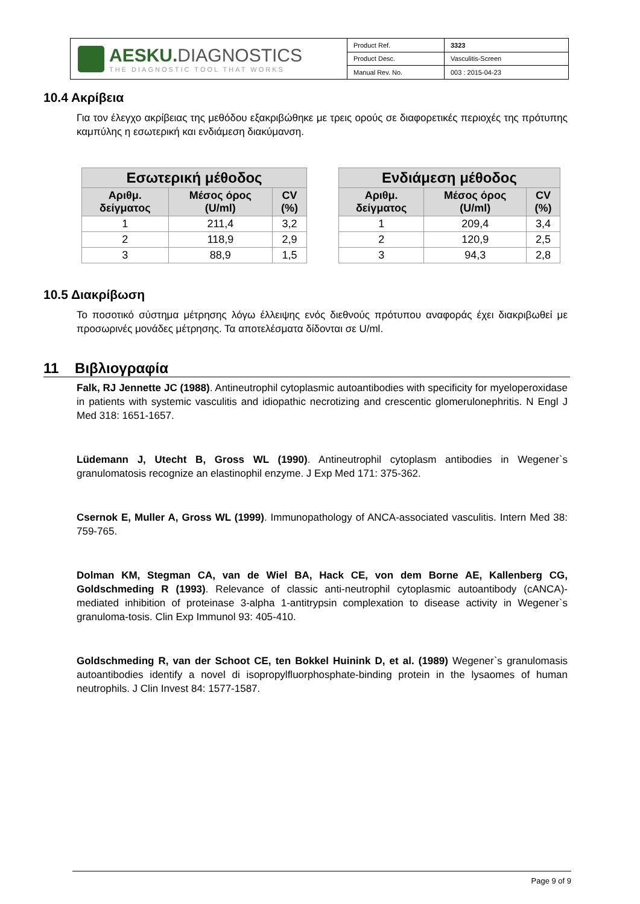AESKU. DIAGNOSTICS
THE DIAGNOSTIC TOOL THAT WORKS
| Product Ref. | 3323 |
| Product Desc. | Vasculitis-Screen |
| Manual Rev. No. | 003 : 2015-04-23 |
10.4 Ακρίβεια
Για τον έλεγχο ακρίβειας της μεθόδου εξακριβώθηκε με τρεις ορούς σε διαφορετικές περιοχές της πρότυπης καμπύλης η εσωτερική και ενδιάμεση διακύμανση.
| Εσωτερική μέθοδος | | |
| --- | --- | --- |
| Αριθμ. δείγματος | Μέσος όρος (U/ml) | CV (%) |
| 1 | 211,4 | 3,2 |
| 2 | 118,9 | 2,9 |
| 3 | 88,9 | 1,5 |
| Ενδιάμεση μέθοδος | | |
| --- | --- | --- |
| Αριθμ. δείγματος | Μέσος όρος (U/ml) | CV (%) |
| 1 | 209,4 | 3,4 |
| 2 | 120,9 | 2,5 |
| 3 | 94,3 | 2,8 |
10.5 Διακρίβωση
Το ποσοτικό σύστημα μέτρησης λόγω έλλειψης ενός διεθνούς πρότυπου αναφοράς έχει διακριβωθεί με προσωρινές μονάδες μέτρησης. Τα αποτελέσματα δίδονται σε U/ml.
11 Βιβλιογραφία
Falk, RJ Jennette JC (1988). Antineutrophil cytoplasmic autoantibodies with specificity for myeloperoxidase in patients with systemic vasculitis and idiopathic necrotizing and crescentic glomerulonephritis. N Engl J Med 318: 1651-1657.
Lüdemann J, Utecht B, Gross WL (1990). Antineutrophil cytoplasm antibodies in Wegener`s granulomatosis recognize an elastinophil enzyme. J Exp Med 171: 375-362.
Csernok E, Muller A, Gross WL (1999). Immunopathology of ANCA-associated vasculitis. Intern Med 38: 759-765.
Dolman KM, Stegman CA, van de Wiel BA, Hack CE, von dem Borne AE, Kallenberg CG, Goldschmeding R (1993). Relevance of classic anti-neutrophil cytoplasmic autoantibody (cANCA)-mediated inhibition of proteinase 3-alpha 1-antitrypsin complexation to disease activity in Wegener`s granuloma-tosis. Clin Exp Immunol 93: 405-410.
Goldschmeding R, van der Schoot CE, ten Bokkel Huinink D, et al. (1989) Wegener`s granulomasis autoantibodies identify a novel di isopropylfluorphosphate-binding protein in the lysaomes of human neutrophils. J Clin Invest 84: 1577-1587.
Page 9 of 9